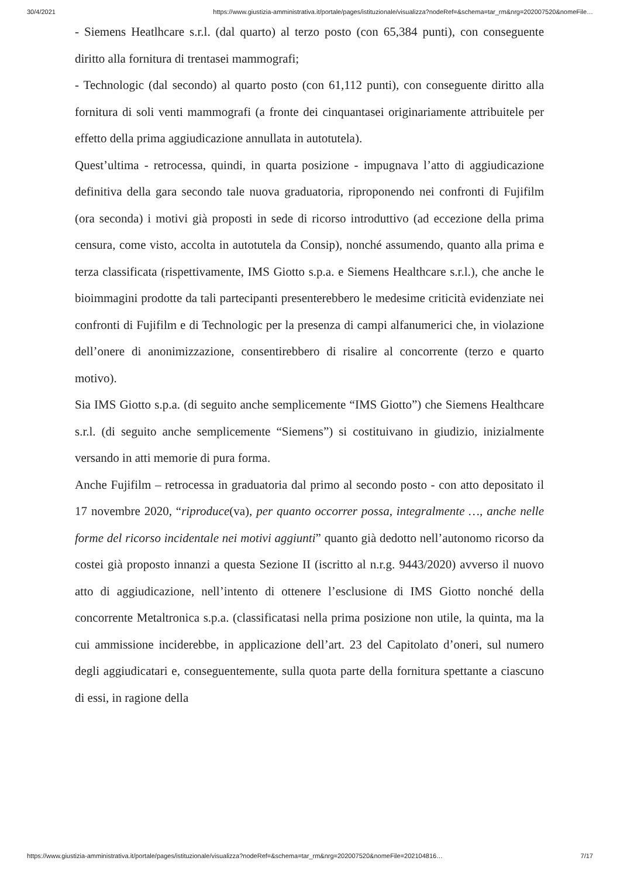30/4/2021 https://www.giustizia-amministrativa.it/portale/pages/istituzionale/visualizza?nodeRef=&schema=tar_rm&nrg=202007520&nomeFile…
- Siemens Heatlhcare s.r.l. (dal quarto) al terzo posto (con 65,384 punti), con conseguente diritto alla fornitura di trentasei mammografi;
- Technologic (dal secondo) al quarto posto (con 61,112 punti), con conseguente diritto alla fornitura di soli venti mammografi (a fronte dei cinquantasei originariamente attribuitele per effetto della prima aggiudicazione annullata in autotutela).
Quest’ultima - retrocessa, quindi, in quarta posizione - impugnava l’atto di aggiudicazione definitiva della gara secondo tale nuova graduatoria, riproponendo nei confronti di Fujifilm (ora seconda) i motivi già proposti in sede di ricorso introduttivo (ad eccezione della prima censura, come visto, accolta in autotutela da Consip), nonché assumendo, quanto alla prima e terza classificata (rispettivamente, IMS Giotto s.p.a. e Siemens Healthcare s.r.l.), che anche le bioimmagini prodotte da tali partecipanti presenterebbero le medesime criticità evidenziate nei confronti di Fujifilm e di Technologic per la presenza di campi alfanumerici che, in violazione dell’onere di anonimizzazione, consentirebbero di risalire al concorrente (terzo e quarto motivo).
Sia IMS Giotto s.p.a. (di seguito anche semplicemente “IMS Giotto”) che Siemens Healthcare s.r.l. (di seguito anche semplicemente “Siemens”) si costituivano in giudizio, inizialmente versando in atti memorie di pura forma.
Anche Fujifilm – retrocessa in graduatoria dal primo al secondo posto - con atto depositato il 17 novembre 2020, “riproduce(va), per quanto occorrer possa, integralmente …, anche nelle forme del ricorso incidentale nei motivi aggiunti” quanto già dedotto nell’autonomo ricorso da costei già proposto innanzi a questa Sezione II (iscritto al n.r.g. 9443/2020) avverso il nuovo atto di aggiudicazione, nell’intento di ottenere l’esclusione di IMS Giotto nonché della concorrente Metaltronica s.p.a. (classificatasi nella prima posizione non utile, la quinta, ma la cui ammissione inciderebbe, in applicazione dell’art. 23 del Capitolato d’oneri, sul numero degli aggiudicatari e, conseguentemente, sulla quota parte della fornitura spettante a ciascuno di essi, in ragione della
https://www.giustizia-amministrativa.it/portale/pages/istituzionale/visualizza?nodeRef=&schema=tar_rm&nrg=202007520&nomeFile=202104816… 7/17